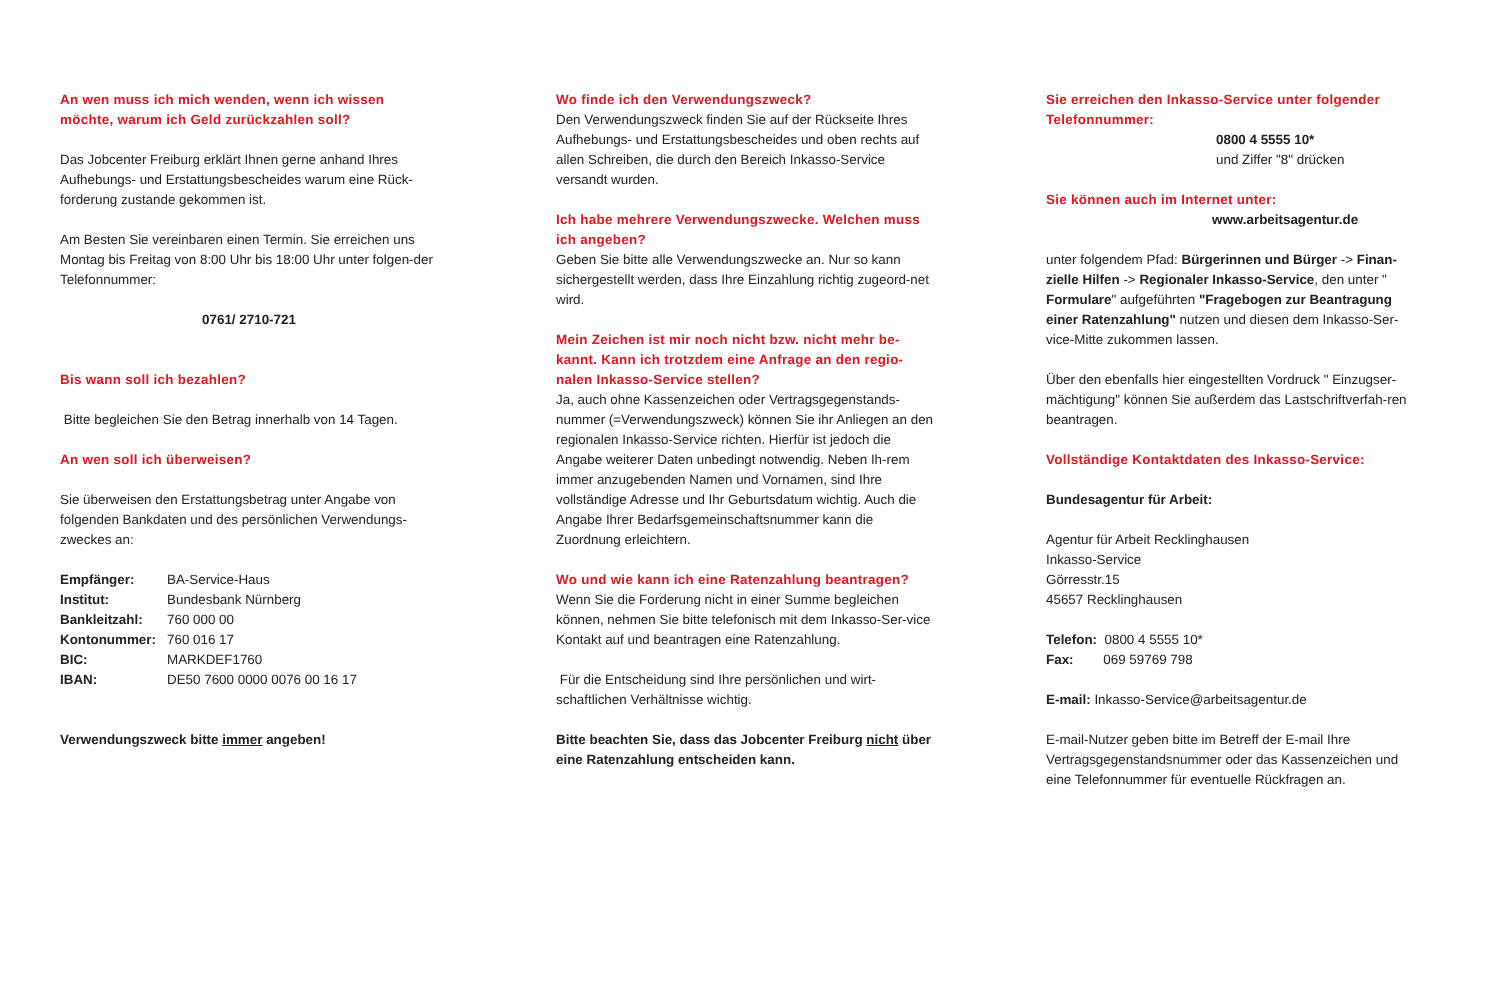An wen muss ich mich wenden, wenn ich wissen möchte, warum ich Geld zurückzahlen soll?
Das Jobcenter Freiburg erklärt Ihnen gerne anhand Ihres Aufhebungs- und Erstattungsbescheides warum eine Rück-forderung zustande gekommen ist.
Am Besten Sie vereinbaren einen Termin. Sie erreichen uns Montag bis Freitag von 8:00 Uhr bis 18:00 Uhr unter folgen-der Telefonnummer:
0761/ 2710-721
Bis wann soll ich bezahlen?
Bitte begleichen Sie den Betrag innerhalb von 14 Tagen.
An wen soll ich überweisen?
Sie überweisen den Erstattungsbetrag unter Angabe von folgenden Bankdaten und des persönlichen Verwendungs-zweckes an:
Empfänger: BA-Service-Haus
Institut: Bundesbank Nürnberg
Bankleitzahl: 760 000 00
Kontonummer: 760 016 17
BIC: MARKDEF1760
IBAN: DE50 7600 0000 0076 00 16 17
Verwendungszweck bitte immer angeben!
Wo finde ich den Verwendungszweck?
Den Verwendungszweck finden Sie auf der Rückseite Ihres Aufhebungs- und Erstattungsbescheides und oben rechts auf allen Schreiben, die durch den Bereich Inkasso-Service versandt wurden.
Ich habe mehrere Verwendungszwecke. Welchen muss ich angeben?
Geben Sie bitte alle Verwendungszwecke an. Nur so kann sichergestellt werden, dass Ihre Einzahlung richtig zugeord-net wird.
Mein Zeichen ist mir noch nicht bzw. nicht mehr be-kannt. Kann ich trotzdem eine Anfrage an den regio-nalen Inkasso-Service stellen?
Ja, auch ohne Kassenzeichen oder Vertragsgegenstands-nummer (=Verwendungszweck) können Sie ihr Anliegen an den regionalen Inkasso-Service richten. Hierfür ist jedoch die Angabe weiterer Daten unbedingt notwendig. Neben Ih-rem immer anzugebenden Namen und Vornamen, sind Ihre vollständige Adresse und Ihr Geburtsdatum wichtig. Auch die Angabe Ihrer Bedarfsgemeinschaftsnummer kann die Zuordnung erleichtern.
Wo und wie kann ich eine Ratenzahlung beantragen?
Wenn Sie die Forderung nicht in einer Summe begleichen können, nehmen Sie bitte telefonisch mit dem Inkasso-Ser-vice Kontakt auf und beantragen eine Ratenzahlung.
Für die Entscheidung sind Ihre persönlichen und wirt-schaftlichen Verhältnisse wichtig.
Bitte beachten Sie, dass das Jobcenter Freiburg nicht über eine Ratenzahlung entscheiden kann.
Sie erreichen den Inkasso-Service unter folgender Telefonnummer:
0800 4 5555 10*
und Ziffer "8" drücken
Sie können auch im Internet unter:
www.arbeitsagentur.de
unter folgendem Pfad: Bürgerinnen und Bürger -> Finan-zielle Hilfen -> Regionaler Inkasso-Service, den unter " Formulare" aufgeführten "Fragebogen zur Beantragung einer Ratenzahlung" nutzen und diesen dem Inkasso-Ser-vice-Mitte zukommen lassen.
Über den ebenfalls hier eingestellten Vordruck " Einzugser-mächtigung" können Sie außerdem das Lastschriftverfah-ren beantragen.
Vollständige Kontaktdaten des Inkasso-Service:
Bundesagentur für Arbeit:
Agentur für Arbeit Recklinghausen
Inkasso-Service
Görresstr.15
45657 Recklinghausen
Telefon: 0800 4 5555 10*
Fax: 069 59769 798
E-mail: Inkasso-Service@arbeitsagentur.de
E-mail-Nutzer geben bitte im Betreff der E-mail Ihre Vertragsgegenstandsnummer oder das Kassenzeichen und eine Telefonnummer für eventuelle Rückfragen an.